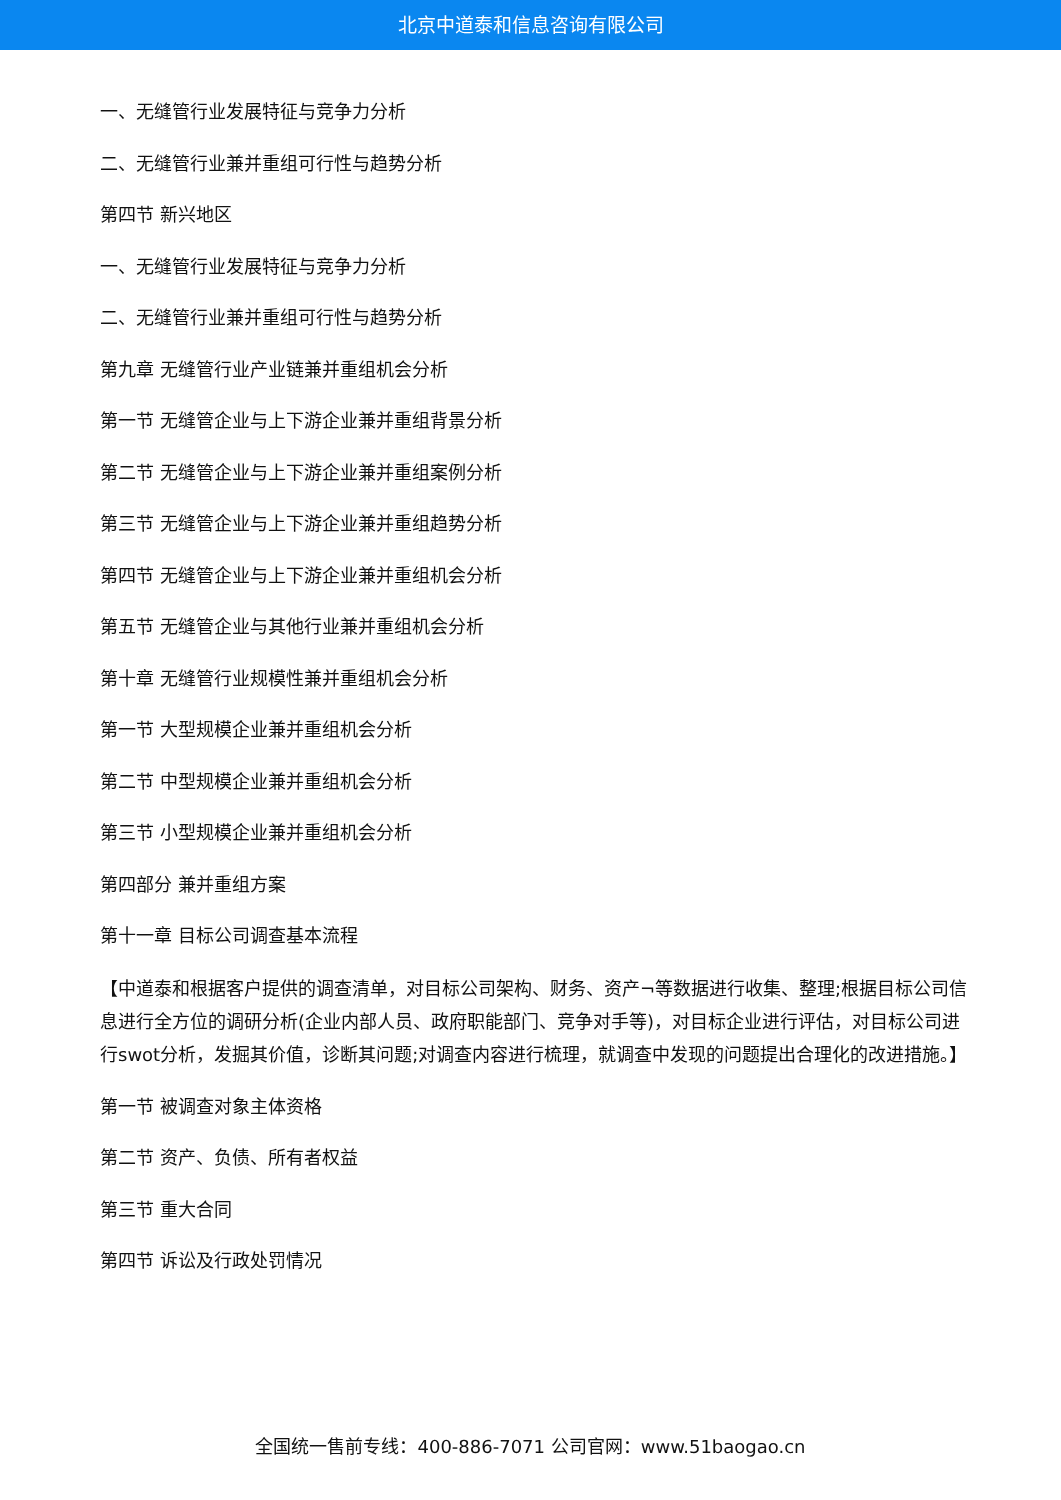北京中道泰和信息咨询有限公司
一、无缝管行业发展特征与竞争力分析
二、无缝管行业兼并重组可行性与趋势分析
第四节 新兴地区
一、无缝管行业发展特征与竞争力分析
二、无缝管行业兼并重组可行性与趋势分析
第九章 无缝管行业产业链兼并重组机会分析
第一节 无缝管企业与上下游企业兼并重组背景分析
第二节 无缝管企业与上下游企业兼并重组案例分析
第三节 无缝管企业与上下游企业兼并重组趋势分析
第四节 无缝管企业与上下游企业兼并重组机会分析
第五节 无缝管企业与其他行业兼并重组机会分析
第十章 无缝管行业规模性兼并重组机会分析
第一节 大型规模企业兼并重组机会分析
第二节 中型规模企业兼并重组机会分析
第三节 小型规模企业兼并重组机会分析
第四部分 兼并重组方案
第十一章 目标公司调查基本流程
【中道泰和根据客户提供的调查清单，对目标公司架构、财务、资产¬等数据进行收集、整理;根据目标公司信息进行全方位的调研分析(企业内部人员、政府职能部门、竞争对手等)，对目标企业进行评估，对目标公司进行swot分析，发掘其价值，诊断其问题;对调查内容进行梳理，就调查中发现的问题提出合理化的改进措施。】
第一节 被调查对象主体资格
第二节 资产、负债、所有者权益
第三节 重大合同
第四节 诉讼及行政处罚情况
全国统一售前专线：400-886-7071 公司官网：www.51baogao.cn